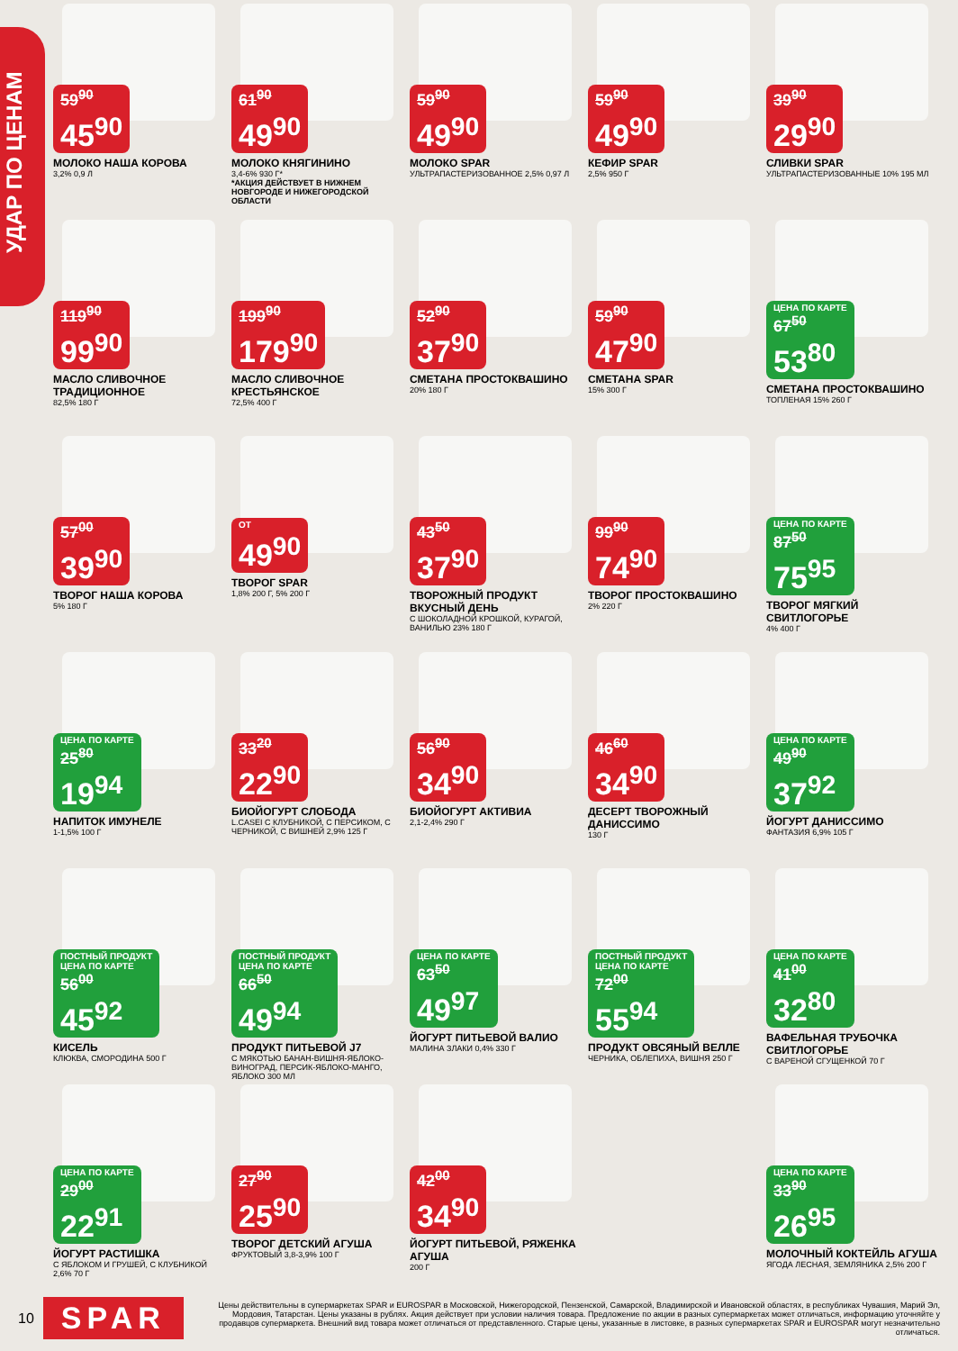УДАР ПО ЦЕНАМ
59<sup>90</sup>
45<sup>90</sup>
МОЛОКО НАША КОРОВА
3,2% 0,9 Л
61<sup>90</sup>
49<sup>90</sup>
МОЛОКО КНЯГИНИНО
3,4-6% 930 Г*
*АКЦИЯ ДЕЙСТВУЕТ В НИЖНЕМ НОВГОРОДЕ И НИЖЕГОРОДСКОЙ ОБЛАСТИ
59<sup>90</sup>
49<sup>90</sup>
МОЛОКО SPAR
УЛЬТРАПАСТЕРИЗОВАННОЕ 2,5% 0,97 Л
59<sup>90</sup>
49<sup>90</sup>
КЕФИР SPAR
2,5% 950 Г
39<sup>90</sup>
29<sup>90</sup>
СЛИВКИ SPAR
УЛЬТРАПАСТЕРИЗОВАННЫЕ 10% 195 МЛ
119<sup>90</sup>
99<sup>90</sup>
МАСЛО СЛИВОЧНОЕ ТРАДИЦИОННОЕ
82,5% 180 Г
199<sup>90</sup>
179<sup>90</sup>
МАСЛО СЛИВОЧНОЕ КРЕСТЬЯНСКОЕ
72,5% 400 Г
52<sup>90</sup>
37<sup>90</sup>
СМЕТАНА ПРОСТОКВАШИНО
20% 180 Г
59<sup>90</sup>
47<sup>90</sup>
СМЕТАНА SPAR
15% 300 Г
ЦЕНА ПО КАРТЕ 67<sup>50</sup>
53<sup>80</sup>
СМЕТАНА ПРОСТОКВАШИНО
ТОПЛЕНАЯ 15% 260 Г
57<sup>00</sup>
39<sup>90</sup>
ТВОРОГ НАША КОРОВА
5% 180 Г
ОТ
49<sup>90</sup>
ТВОРОГ SPAR
1,8% 200 Г, 5% 200 Г
43<sup>50</sup>
37<sup>90</sup>
ТВОРОЖНЫЙ ПРОДУКТ ВКУСНЫЙ ДЕНЬ
С ШОКОЛАДНОЙ КРОШКОЙ, КУРАГОЙ, ВАНИЛЬЮ 23% 180 Г
99<sup>90</sup>
74<sup>90</sup>
ТВОРОГ ПРОСТОКВАШИНО
2% 220 Г
ЦЕНА ПО КАРТЕ 87<sup>50</sup>
75<sup>95</sup>
ТВОРОГ МЯГКИЙ СВИТЛОГОРЬЕ
4% 400 Г
ЦЕНА ПО КАРТЕ 25<sup>80</sup>
19<sup>94</sup>
НАПИТОК ИМУНЕЛЕ
1-1,5% 100 Г
33<sup>20</sup>
22<sup>90</sup>
БИОЙОГУРТ СЛОБОДА
L.CASEI С КЛУБНИКОЙ, С ПЕРСИКОМ, С ЧЕРНИКОЙ, С ВИШНЕЙ 2,9% 125 Г
56<sup>90</sup>
34<sup>90</sup>
БИОЙОГУРТ АКТИВИА
2,1-2,4% 290 Г
46<sup>60</sup>
34<sup>90</sup>
ДЕСЕРТ ТВОРОЖНЫЙ ДАНИССИМО
130 Г
ЦЕНА ПО КАРТЕ 49<sup>90</sup>
37<sup>92</sup>
ЙОГУРТ ДАНИССИМО
ФАНТАЗИЯ 6,9% 105 Г
ПОСТНЫЙ ПРОДУКТ ЦЕНА ПО КАРТЕ 56<sup>00</sup>
45<sup>92</sup>
КИСЕЛЬ
КЛЮКВА, СМОРОДИНА 500 Г
ПОСТНЫЙ ПРОДУКТ ЦЕНА ПО КАРТЕ 66<sup>50</sup>
49<sup>94</sup>
ПРОДУКТ ПИТЬЕВОЙ J7
С МЯКОТЬЮ БАНАН-ВИШНЯ-ЯБЛОКО-ВИНОГРАД, ПЕРСИК-ЯБЛОКО-МАНГО, ЯБЛОКО 300 МЛ
ЦЕНА ПО КАРТЕ 63<sup>50</sup>
49<sup>97</sup>
ЙОГУРТ ПИТЬЕВОЙ ВАЛИО
МАЛИНА ЗЛАКИ 0,4% 330 Г
ПОСТНЫЙ ПРОДУКТ ЦЕНА ПО КАРТЕ 72<sup>00</sup>
55<sup>94</sup>
ПРОДУКТ ОВСЯНЫЙ ВЕЛЛЕ
ЧЕРНИКА, ОБЛЕПИХА, ВИШНЯ 250 Г
ЦЕНА ПО КАРТЕ 41<sup>00</sup>
32<sup>80</sup>
ВАФЕЛЬНАЯ ТРУБОЧКА СВИТЛОГОРЬЕ
С ВАРЕНОЙ СГУЩЕНКОЙ 70 Г
ЦЕНА ПО КАРТЕ 29<sup>00</sup>
22<sup>91</sup>
ЙОГУРТ РАСТИШКА
С ЯБЛОКОМ И ГРУШЕЙ, С КЛУБНИКОЙ 2,6% 70 Г
27<sup>90</sup>
25<sup>90</sup>
ТВОРОГ ДЕТСКИЙ АГУША
ФРУКТОВЫЙ 3,8-3,9% 100 Г
42<sup>00</sup>
34<sup>90</sup>
ЙОГУРТ ПИТЬЕВОЙ, РЯЖЕНКА АГУША
200 Г
ЦЕНА ПО КАРТЕ 33<sup>90</sup>
26<sup>95</sup>
МОЛОЧНЫЙ КОКТЕЙЛЬ АГУША
ЯГОДА ЛЕСНАЯ, ЗЕМЛЯНИКА 2,5% 200 Г
10
SPAR
Цены действительны в супермаркетах SPAR и EUROSPAR в Московской, Нижегородской, Пензенской, Самарской, Владимирской и Ивановской областях, в республиках Чувашия, Марий Эл, Мордовия, Татарстан. Цены указаны в рублях. Акция действует при условии наличия товара. Предложение по акции в разных супермаркетах может отличаться, информацию уточняйте у продавцов супермаркета. Внешний вид товара может отличаться от представленного. Старые цены, указанные в листовке, в разных супермаркетах SPAR и EUROSPAR могут незначительно отличаться.